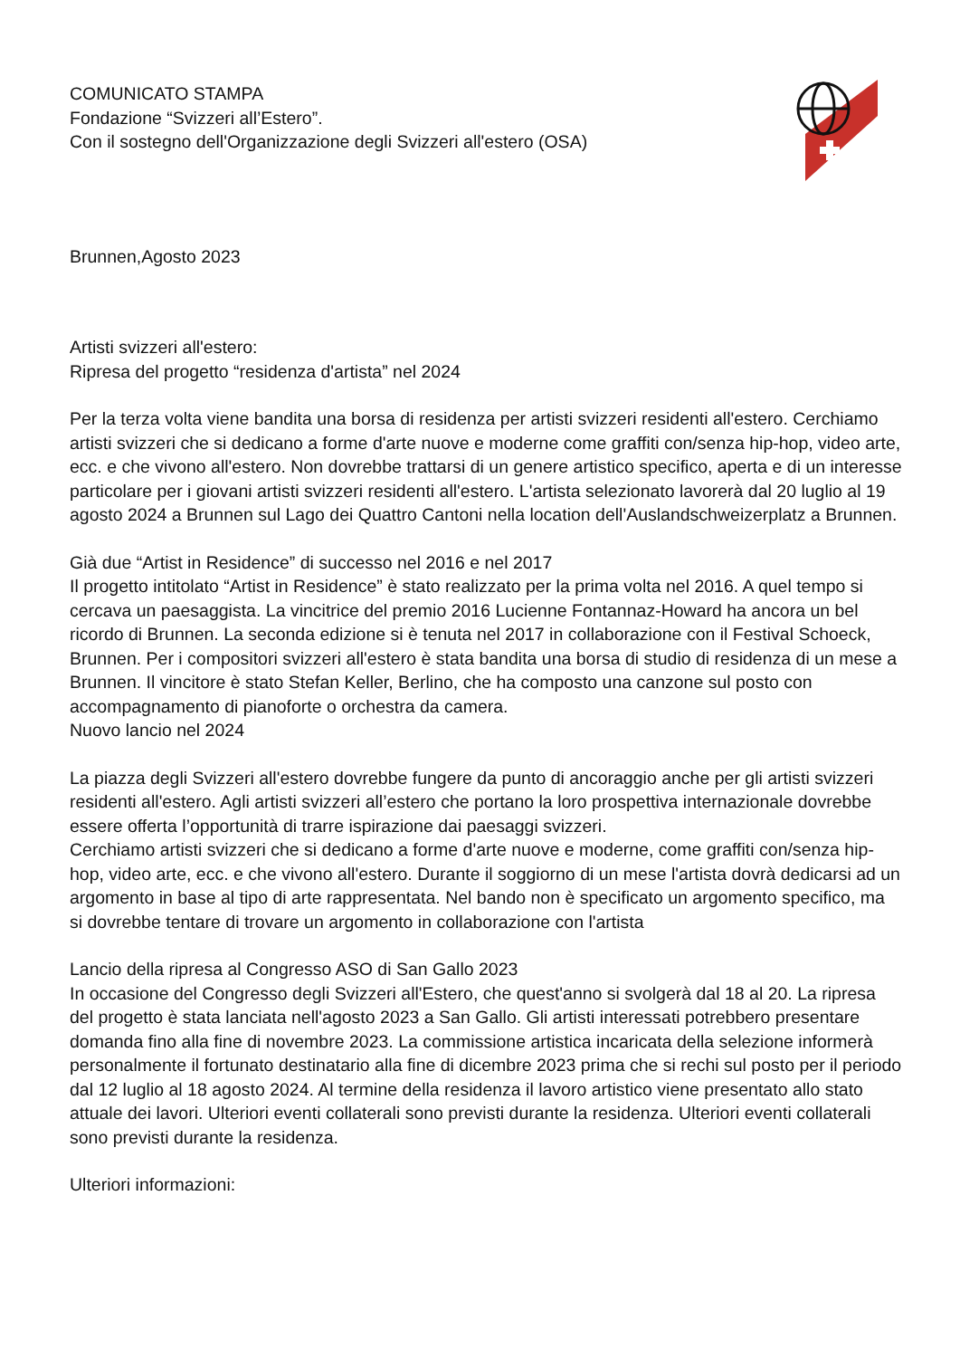COMUNICATO STAMPA
Fondazione “Svizzeri all’Estero”.
Con il sostegno dell'Organizzazione degli Svizzeri all'estero (OSA)
Brunnen,Agosto 2023
Artisti svizzeri all'estero:
Ripresa del progetto “residenza d'artista” nel 2024
Per la terza volta viene bandita una borsa di residenza per artisti svizzeri residenti all'estero. Cerchiamo artisti svizzeri che si dedicano a forme d'arte nuove e moderne come graffiti con/senza hip-hop, video arte, ecc. e che vivono all'estero. Non dovrebbe trattarsi di un genere artistico specifico, aperta e di un interesse particolare per i giovani artisti svizzeri residenti all'estero. L'artista selezionato lavorerà dal 20 luglio al 19 agosto 2024 a Brunnen sul Lago dei Quattro Cantoni nella location dell'Auslandschweizerplatz a Brunnen.
Già due “Artist in Residence” di successo nel 2016 e nel 2017
Il progetto intitolato “Artist in Residence” è stato realizzato per la prima volta nel 2016. A quel tempo si cercava un paesaggista. La vincitrice del premio 2016 Lucienne Fontannaz-Howard ha ancora un bel ricordo di Brunnen. La seconda edizione si è tenuta nel 2017 in collaborazione con il Festival Schoeck, Brunnen. Per i compositori svizzeri all'estero è stata bandita una borsa di studio di residenza di un mese a Brunnen. Il vincitore è stato Stefan Keller, Berlino, che ha composto una canzone sul posto con accompagnamento di pianoforte o orchestra da camera.
Nuovo lancio nel 2024
La piazza degli Svizzeri all'estero dovrebbe fungere da punto di ancoraggio anche per gli artisti svizzeri residenti all'estero. Agli artisti svizzeri all’estero che portano la loro prospettiva internazionale dovrebbe essere offerta l’opportunità di trarre ispirazione dai paesaggi svizzeri.
Cerchiamo artisti svizzeri che si dedicano a forme d'arte nuove e moderne, come graffiti con/senza hip-hop, video arte, ecc. e che vivono all'estero. Durante il soggiorno di un mese l'artista dovrà dedicarsi ad un argomento in base al tipo di arte rappresentata. Nel bando non è specificato un argomento specifico, ma si dovrebbe tentare di trovare un argomento in collaborazione con l'artista
Lancio della ripresa al Congresso ASO di San Gallo 2023
In occasione del Congresso degli Svizzeri all'Estero, che quest'anno si svolgerà dal 18 al 20. La ripresa del progetto è stata lanciata nell'agosto 2023 a San Gallo. Gli artisti interessati potrebbero presentare domanda fino alla fine di novembre 2023. La commissione artistica incaricata della selezione informerà personalmente il fortunato destinatario alla fine di dicembre 2023 prima che si rechi sul posto per il periodo dal 12 luglio al 18 agosto 2024. Al termine della residenza il lavoro artistico viene presentato allo stato attuale dei lavori. Ulteriori eventi collaterali sono previsti durante la residenza. Ulteriori eventi collaterali sono previsti durante la residenza.
Ulteriori informazioni: